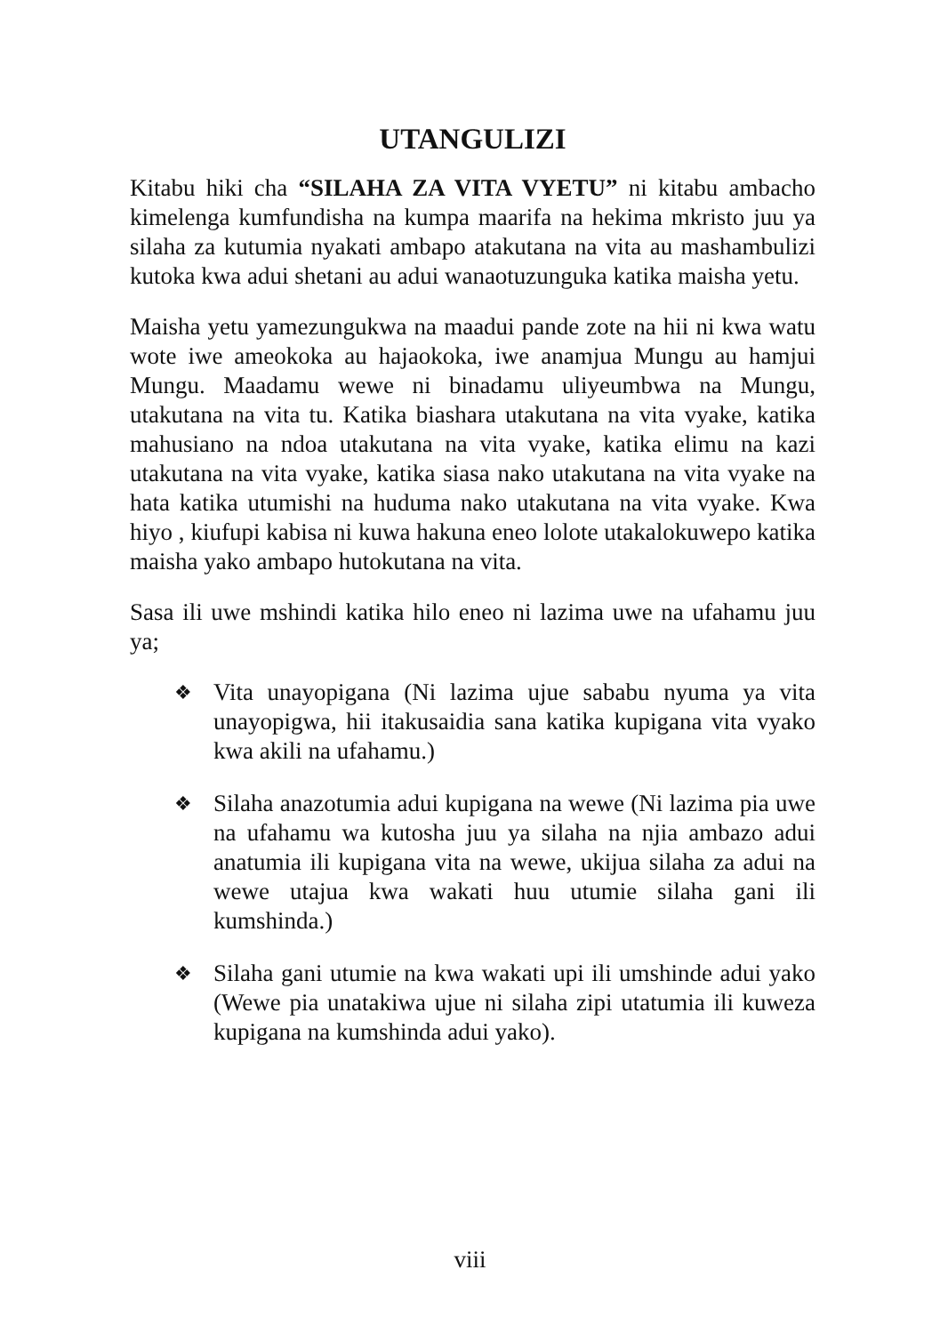UTANGULIZI
Kitabu hiki cha “SILAHA ZA VITA VYETU” ni kitabu ambacho kimelenga kumfundisha na kumpa maarifa na hekima mkristo juu ya silaha za kutumia nyakati ambapo atakutana na vita au mashambulizi kutoka kwa adui shetani au adui wanaotuzunguka katika maisha yetu.
Maisha yetu yamezungukwa na maadui pande zote na hii ni kwa watu wote iwe ameokoka au hajaokoka, iwe anamjua Mungu au hamjui Mungu. Maadamu wewe ni binadamu uliyeumbwa na Mungu, utakutana na vita tu. Katika biashara utakutana na vita vyake, katika mahusiano na ndoa utakutana na vita vyake, katika elimu na kazi utakutana na vita vyake, katika siasa nako utakutana na vita vyake na hata katika utumishi na huduma nako utakutana na vita vyake. Kwa hiyo , kiufupi kabisa ni kuwa hakuna eneo lolote utakalokuwepo katika maisha yako ambapo hutokutana na vita.
Sasa ili uwe mshindi katika hilo eneo ni lazima uwe na ufahamu juu ya;
❖ Vita unayopigana (Ni lazima ujue sababu nyuma ya vita unayopigwa, hii itakusaidia sana katika kupigana vita vyako kwa akili na ufahamu.)
❖ Silaha anazotumia adui kupigana na wewe (Ni lazima pia uwe na ufahamu wa kutosha juu ya silaha na njia ambazo adui anatumia ili kupigana vita na wewe, ukijua silaha za adui na wewe utajua kwa wakati huu utumie silaha gani ili kumshinda.)
❖ Silaha gani utumie na kwa wakati upi ili umshinde adui yako (Wewe pia unatakiwa ujue ni silaha zipi utatumia ili kuweza kupigana na kumshinda adui yako).
viii